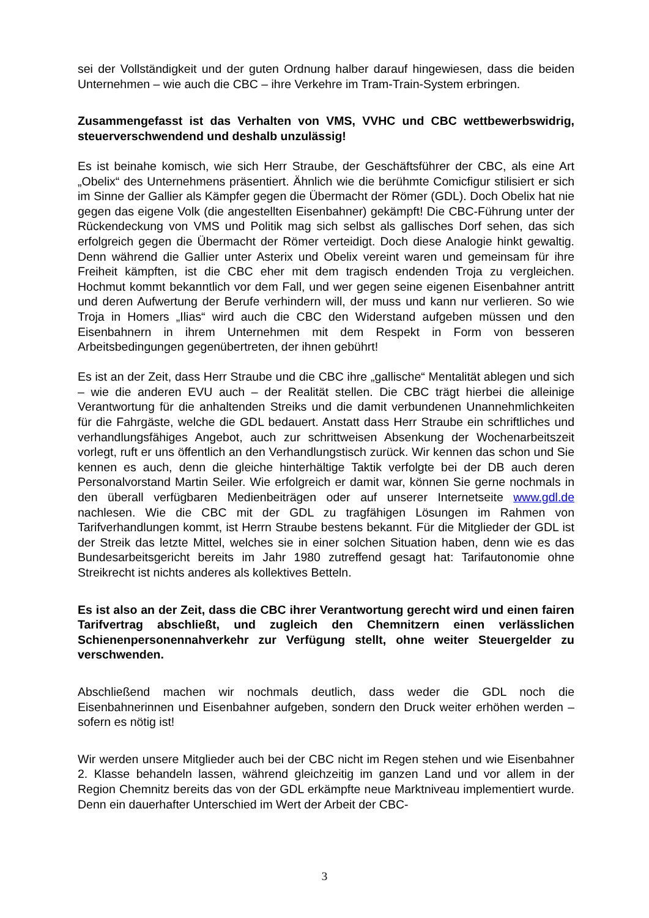sei der Vollständigkeit und der guten Ordnung halber darauf hingewiesen, dass die beiden Unternehmen – wie auch die CBC – ihre Verkehre im Tram-Train-System erbringen.
Zusammengefasst ist das Verhalten von VMS, VVHC und CBC wettbewerbswidrig, steuerverschwendend und deshalb unzulässig!
Es ist beinahe komisch, wie sich Herr Straube, der Geschäftsführer der CBC, als eine Art „Obelix“ des Unternehmens präsentiert. Ähnlich wie die berühmte Comicfigur stilisiert er sich im Sinne der Gallier als Kämpfer gegen die Übermacht der Römer (GDL). Doch Obelix hat nie gegen das eigene Volk (die angestellten Eisenbahner) gekämpft! Die CBC-Führung unter der Rückendeckung von VMS und Politik mag sich selbst als gallisches Dorf sehen, das sich erfolgreich gegen die Übermacht der Römer verteidigt. Doch diese Analogie hinkt gewaltig. Denn während die Gallier unter Asterix und Obelix vereint waren und gemeinsam für ihre Freiheit kämpften, ist die CBC eher mit dem tragisch endenden Troja zu vergleichen. Hochmut kommt bekanntlich vor dem Fall, und wer gegen seine eigenen Eisenbahner antritt und deren Aufwertung der Berufe verhindern will, der muss und kann nur verlieren. So wie Troja in Homers „Ilias“ wird auch die CBC den Widerstand aufgeben müssen und den Eisenbahnern in ihrem Unternehmen mit dem Respekt in Form von besseren Arbeitsbedingungen gegenübertreten, der ihnen gebührt!
Es ist an der Zeit, dass Herr Straube und die CBC ihre „gallische“ Mentalität ablegen und sich – wie die anderen EVU auch – der Realität stellen. Die CBC trägt hierbei die alleinige Verantwortung für die anhaltenden Streiks und die damit verbundenen Unannehmlichkeiten für die Fahrgäste, welche die GDL bedauert. Anstatt dass Herr Straube ein schriftliches und verhandlungsfähiges Angebot, auch zur schrittweisen Absenkung der Wochenarbeitszeit vorlegt, ruft er uns öffentlich an den Verhandlungstisch zurück. Wir kennen das schon und Sie kennen es auch, denn die gleiche hinterhältige Taktik verfolgte bei der DB auch deren Personalvorstand Martin Seiler. Wie erfolgreich er damit war, können Sie gerne nochmals in den überall verfügbaren Medienbeiträgen oder auf unserer Internetseite www.gdl.de nachlesen. Wie die CBC mit der GDL zu tragfähigen Lösungen im Rahmen von Tarifverhandlungen kommt, ist Herrn Straube bestens bekannt. Für die Mitglieder der GDL ist der Streik das letzte Mittel, welches sie in einer solchen Situation haben, denn wie es das Bundesarbeitsgericht bereits im Jahr 1980 zutreffend gesagt hat: Tarifautonomie ohne Streikrecht ist nichts anderes als kollektives Betteln.
Es ist also an der Zeit, dass die CBC ihrer Verantwortung gerecht wird und einen fairen Tarifvertrag abschließt, und zugleich den Chemnitzern einen verlässlichen Schienenpersonennahverkehr zur Verfügung stellt, ohne weiter Steuergelder zu verschwenden.
Abschließend machen wir nochmals deutlich, dass weder die GDL noch die Eisenbahnerinnen und Eisenbahner aufgeben, sondern den Druck weiter erhöhen werden – sofern es nötig ist!
Wir werden unsere Mitglieder auch bei der CBC nicht im Regen stehen und wie Eisenbahner 2. Klasse behandeln lassen, während gleichzeitig im ganzen Land und vor allem in der Region Chemnitz bereits das von der GDL erkämpfte neue Marktniveau implementiert wurde. Denn ein dauerhafter Unterschied im Wert der Arbeit der CBC-
3